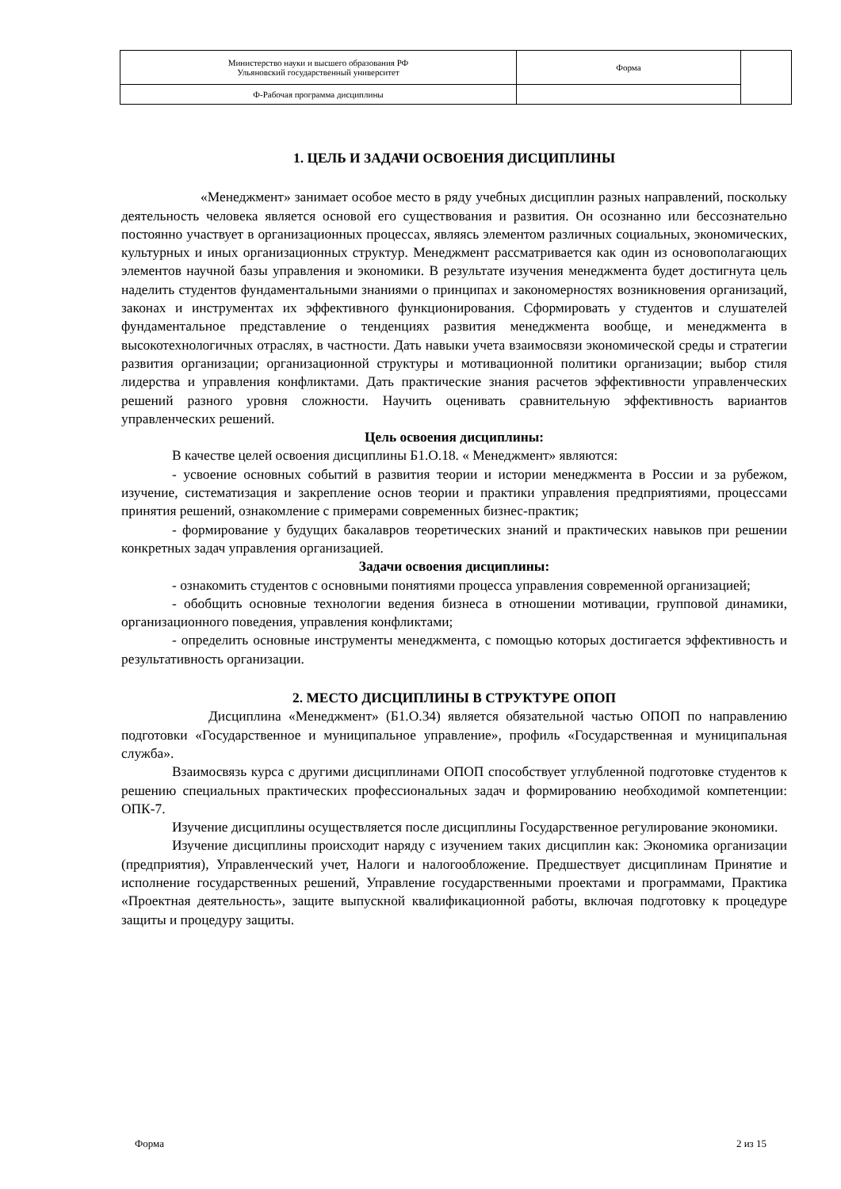| Министерство науки и высшего образования РФ Ульяновский государственный университет | Форма | |
| Ф-Рабочая программа дисциплины | | |
1. ЦЕЛЬ И ЗАДАЧИ ОСВОЕНИЯ ДИСЦИПЛИНЫ
«Менеджмент» занимает особое место в ряду учебных дисциплин разных направлений, поскольку деятельность человека является основой его существования и развития. Он осознанно или бессознательно постоянно участвует в организационных процессах, являясь элементом различных социальных, экономических, культурных и иных организационных структур. Менеджмент рассматривается как один из основополагающих элементов научной базы управления и экономики. В результате изучения менеджмента будет достигнута цель наделить студентов фундаментальными знаниями о принципах и закономерностях возникновения организаций, законах и инструментах их эффективного функционирования. Сформировать у студентов и слушателей фундаментальное представление о тенденциях развития менеджмента вообще, и менеджмента в высокотехнологичных отраслях, в частности. Дать навыки учета взаимосвязи экономической среды и стратегии развития организации; организационной структуры и мотивационной политики организации; выбор стиля лидерства и управления конфликтами. Дать практические знания расчетов эффективности управленческих решений разного уровня сложности. Научить оценивать сравнительную эффективность вариантов управленческих решений.
Цель освоения дисциплины:
В качестве целей освоения дисциплины Б1.О.18. « Менеджмент» являются:
- усвоение основных событий в развития теории и истории менеджмента в России и за рубежом, изучение, систематизация и закрепление основ теории и практики управления предприятиями, процессами принятия решений, ознакомление с примерами современных бизнес-практик;
- формирование у будущих бакалавров теоретических знаний и практических навыков при решении конкретных задач управления организацией.
Задачи освоения дисциплины:
- ознакомить студентов с основными понятиями процесса управления современной организацией;
- обобщить основные технологии ведения бизнеса в отношении мотивации, групповой динамики, организационного поведения, управления конфликтами;
- определить основные инструменты менеджмента, с помощью которых достигается эффективность и результативность организации.
2. МЕСТО ДИСЦИПЛИНЫ В СТРУКТУРЕ ОПОП
Дисциплина «Менеджмент» (Б1.О.34) является обязательной частью ОПОП по направлению подготовки «Государственное и муниципальное управление», профиль «Государственная и муниципальная служба».
Взаимосвязь курса с другими дисциплинами ОПОП способствует углубленной подготовке студентов к решению специальных практических профессиональных задач и формированию необходимой компетенции: ОПК-7.
Изучение дисциплины осуществляется после дисциплины Государственное регулирование экономики.
Изучение дисциплины происходит наряду с изучением таких дисциплин как: Экономика организации (предприятия), Управленческий учет, Налоги и налогообложение. Предшествует дисциплинам Принятие и исполнение государственных решений, Управление государственными проектами и программами, Практика «Проектная деятельность», защите выпускной квалификационной работы, включая подготовку к процедуре защиты и процедуру защиты.
Форма 2 из 15